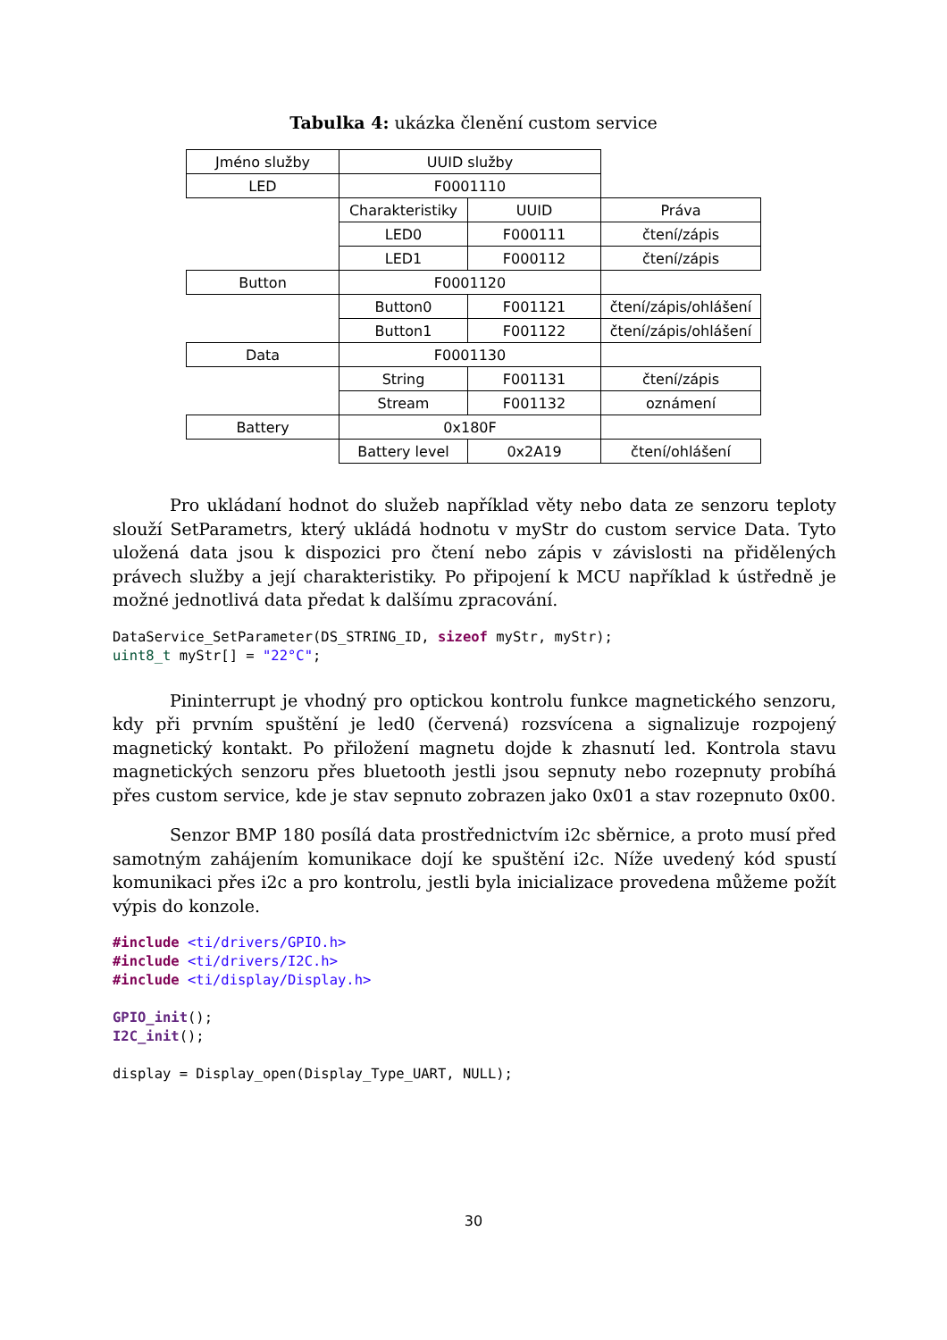Tabulka 4: ukázka členění custom service
| Jméno služby | UUID služby | | |
| LED | F0001110 | | |
| | Charakteristiky | UUID | Práva |
| | LED0 | F000111 | čtení/zápis |
| | LED1 | F000112 | čtení/zápis |
| Button | F0001120 | | |
| | Button0 | F001121 | čtení/zápis/ohlášení |
| | Button1 | F001122 | čtení/zápis/ohlášení |
| Data | F0001130 | | |
| | String | F001131 | čtení/zápis |
| | Stream | F001132 | oznámení |
| Battery | 0x180F | | |
| | Battery level | 0x2A19 | čtení/ohlášení |
Pro ukládaní hodnot do služeb například věty nebo data ze senzoru teploty slouží SetParametrs, který ukládá hodnotu v myStr do custom service Data. Tyto uložená data jsou k dispozici pro čtení nebo zápis v závislosti na přidělených právech služby a její charakteristiky. Po připojení k MCU například k ústředně je možné jednotlivá data předat k dalšímu zpracování.
DataService_SetParameter(DS_STRING_ID, sizeof myStr, myStr);
uint8_t myStr[] = "22°C";
Pininterrupt je vhodný pro optickou kontrolu funkce magnetického senzoru, kdy při prvním spuštění je led0 (červená) rozsvícena a signalizuje rozpojený magnetický kontakt. Po přiložení magnetu dojde k zhasnutí led. Kontrola stavu magnetických senzoru přes bluetooth jestli jsou sepnuty nebo rozepnuty probíhá přes custom service, kde je stav sepnuto zobrazen jako 0x01 a stav rozepnuto 0x00.
Senzor BMP 180 posílá data prostřednictvím i2c sběrnice, a proto musí před samotným zahájením komunikace dojí ke spuštění i2c. Níže uvedený kód spustí komunikaci přes i2c a pro kontrolu, jestli byla inicializace provedena můžeme požít výpis do konzole.
#include <ti/drivers/GPIO.h>
#include <ti/drivers/I2C.h>
#include <ti/display/Display.h>

GPIO_init();
I2C_init();

display = Display_open(Display_Type_UART, NULL);
30